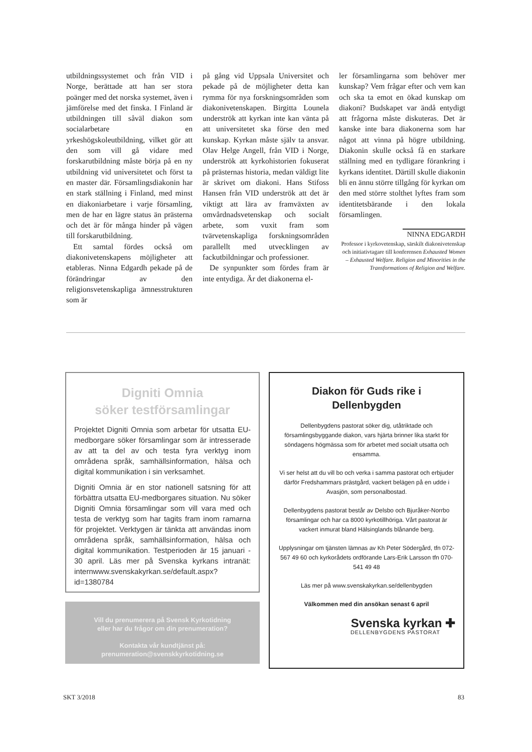utbildningssystemet och från VID i Norge, berättade att han ser stora poänger med det norska systemet, även i jämförelse med det finska. I Finland är utbildningen till såväl diakon som socialarbetare en yrkeshögskoleutbildning, vilket gör att den som vill gå vidare med forskarutbildning måste börja på en ny utbildning vid universitetet och först ta en master där. Församlingsdiakonin har en stark ställning i Finland, med minst en diakoniarbetare i varje församling, men de har en lägre status än prästerna och det är för många hinder på vägen till forskarutbildning.
Ett samtal fördes också om diakonivetenskapens möjligheter att etableras. Ninna Edgardh pekade på de förändringar av den religionsvetenskapliga ämnesstrukturen som är
på gång vid Uppsala Universitet och pekade på de möjligheter detta kan rymma för nya forskningsområden som diakonivetenskapen. Birgitta Lounela underströk att kyrkan inte kan vänta på att universitetet ska förse den med kunskap. Kyrkan måste själv ta ansvar. Olav Helge Angell, från VID i Norge, underströk att kyrkohistorien fokuserat på prästernas historia, medan väldigt lite är skrivet om diakoni. Hans Stifoss Hansen från VID underströk att det är viktigt att lära av framväxten av omvårdnadsvetenskap och socialt arbete, som vuxit fram som tvärvetenskapliga forskningsområden parallellt med utvecklingen av fackutbildningar och professioner.
De synpunkter som fördes fram är inte entydiga. Är det diakonerna el-
ler församlingarna som behöver mer kunskap? Vem frågar efter och vem kan och ska ta emot en ökad kunskap om diakoni? Budskapet var ändå entydigt att frågorna måste diskuteras. Det är kanske inte bara diakonerna som har något att vinna på högre utbildning. Diakonin skulle också få en starkare ställning med en tydligare förankring i kyrkans identitet. Därtill skulle diakonin bli en ännu större tillgång för kyrkan om den med större stolthet lyftes fram som identitetsbärande i den lokala församlingen.
NINNA EDGARDH
Professor i kyrkovetenskap, särskilt diakonivetenskap och initiativtagare till konferensen Exhausted Women – Exhausted Welfare. Religion and Minorities in the Transformations of Religion and Welfare.
Digniti Omnia
söker testförsamlingar
Projektet Digniti Omnia som arbetar för utsatta EU-medborgare söker församlingar som är intresserade av att ta del av och testa fyra verktyg inom områdena språk, samhällsinformation, hälsa och digital kommunikation i sin verksamhet.
Digniti Omnia är en stor nationell satsning för att förbättra utsatta EU-medborgares situation. Nu söker Digniti Omnia församlingar som vill vara med och testa de verktyg som har tagits fram inom ramarna för projektet. Verktygen är tänkta att användas inom områdena språk, samhällsinformation, hälsa och digital kommunikation. Testperioden är 15 januari - 30 april. Läs mer på Svenska kyrkans intranät: internwww.svenskakyrkan.se/default.aspx?id=1380784
Vill du prenumerera på Svensk Kyrkotidning
eller har du frågor om din prenumeration?
Kontakta vår kundtjänst på:
prenumeration@svenskkyrkotidning.se
Diakon för Guds rike i
Dellenbygden
Dellenbygdens pastorat söker dig, utåtriktade och församlingsbyggande diakon, vars hjärta brinner lika starkt för söndagens högmässa som för arbetet med socialt utsatta och ensamma.
Vi ser helst att du vill bo och verka i samma pastorat och erbjuder därför Fredshammars prästgård, vackert belägen på en udde i Avasjön, som personalbostad.
Dellenbygdens pastorat består av Delsbo och Bjuråker-Norrbo församlingar och har ca 8000 kyrkotillhöriga. Vårt pastorat är vackert inmurat bland Hälsinglands blånande berg.
Upplysningar om tjänsten lämnas av Kh Peter Södergård, tfn 072-567 49 60 och kyrkorådets ordförande Lars-Erik Larsson tfn 070-541 49 48
Läs mer på www.svenskakyrkan.se/dellenbygden
Välkommen med din ansökan senast 6 april
Svenska kyrkan ✚
DELLENBYGDENS PASTORAT
SKT 3/2018 83